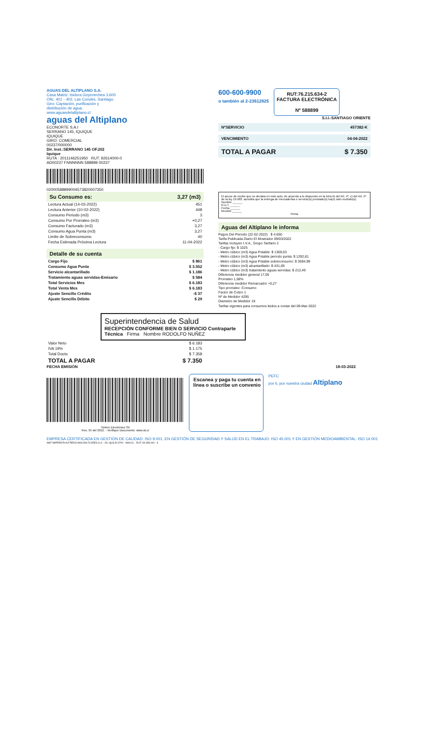AGUAS DEL ALTIPLANO S.A.
Casa Matriz: Isidora Goyenechea 3.600
Ofic. 401 - 402, Las Condes, Santiago.
Giro: Captación, purificación y
distribución de agua.
www.aguasdelaltiplano.cl
aguas del Altiplano
ECONORTE S.A.I
SERRANO 145, IQUIQUE
IQUIQUE
GIRO: COMERCIAL
00237/000000
Dir. Inst.:SERRANO 145 OF.202
Iquique
RUTA : 2011146251950 RUT: 92614000-0
AD00237 FNNNNNN 588899 00237
02000588899004573820007350
600-600-9900
o también al 2-23612825
RUT:76.215.634-2
FACTURA ELECTRÓNICA
Nº 588899
S.I.I.-SANTIAGO ORIENTE
NºSERVICIO 457382-K
VENCIMIENTO 04-04-2022
TOTAL A PAGAR $ 7.350
Su Consumo es: 3,27 (m3)
| Lectura Actual (14-03-2022) | 451 |
| Lectura Anterior (10-02-2022) | 448 |
| Consumo Periodo (m3) | 3 |
| Consumo Por Prorrateo (m3) | +0,27 |
| Consumo Facturado (m3) | 3,27 |
| Consumo Agua Punta (m3) | 3,27 |
| Limite de Sobreconsumo | 40 |
| Fecha Estimada Próxima Lectura | 11-04-2022 |
Detalle de su cuenta
| Cargo Fijo | $ 861 |
| Consumo Agua Punta | $ 3.552 |
| Servicio alcantarillado | $ 1.186 |
| Tratamiento aguas servidas-Emisario | $ 584 |
| Total Servicios Mes | $ 6.183 |
| Total Venta Mes | $ 6.183 |
| Ajuste Sencillo Crédito | -$ 37 |
| Ajuste Sencillo Débito | $ 29 |
El acuse de recibo que se declara en este acto, de acuerdo a lo dispuesto en la letra b) del Art. 4º, c) del Art. 5º de la ley 19.983. acredita que la entrega de mercaderías o servicio(s) prestado(s) ha(n) sido recibido(s).
Nombre ______
R.U.T. ______
Fecha ______
Recinto ______
Firma
Aguas del Altiplano le informa
Pagos Del Periodo (22-02-2022) $ 4.650
Tarifa Publicada Diario El Mostrador 09/03/2022
Tarifas Incluyen I.V.A., Grupo Tarifario 2
- Cargo fijo: $ 1025
- Metro cúbico (m3) Agua Potable: $ 1309,03
- Metro cúbico (m3) Agua Potable periodo punta: $ 1292,81
- Metro cúbico (m3) Agua Potable sobreconsumo: $ 3694,99
- Metro cúbico (m3) alcantarillado: $ 431,69
- Metro cúbico (m3) tratamiento aguas servidas: $ 212,49
Diferencia medidor general 17,05
Prorrateo 1,58%
Diferencia medidor Remarcador +0,27
Tipo prorrateo :Consumo
Factor de Cobro 1
Nº de Medidor 4295
Diametro de Medidor 19
Tarifas vigentes para consumos leidos a contar del 09-Mar-2022
Superintendencia de Salud
RECEPCIÓN CONFORME BIEN O SERVICIO Contraparte Técnica Firma Nombre RODOLFO NUÑEZ
| Valor Neto | $ 6.183 |
| IVA 19% | $ 1.175 |
| Total Docto | $ 7.358 |
| TOTAL A PAGAR | $ 7.350 |
FECHA EMISIÓN 18-03-2022
Timbre Electrónico SII
Res. 95 del 2012. - Verifique Documento: www.sii.cl
Escanea y paga tu cuenta en línea o suscribe un convenio
PEFC
por ti, por nuestra ciudad Altiplano
EMPRESA CERTIFICADA EN GESTIÓN DE CALIDAD: ISO 9.001, EN GESTIÓN DE SEGURIDAD Y SALUD EN EL TRABAJO: ISO 45.001 Y EN GESTIÓN MEDIOAMBIENTAL: ISO 14.001
AMF IMPRENTA ALFREDO MOLINA FLORES S.A. - AV. QUILIN 3700 - MACUL - RUT: 93.458.000 - 9